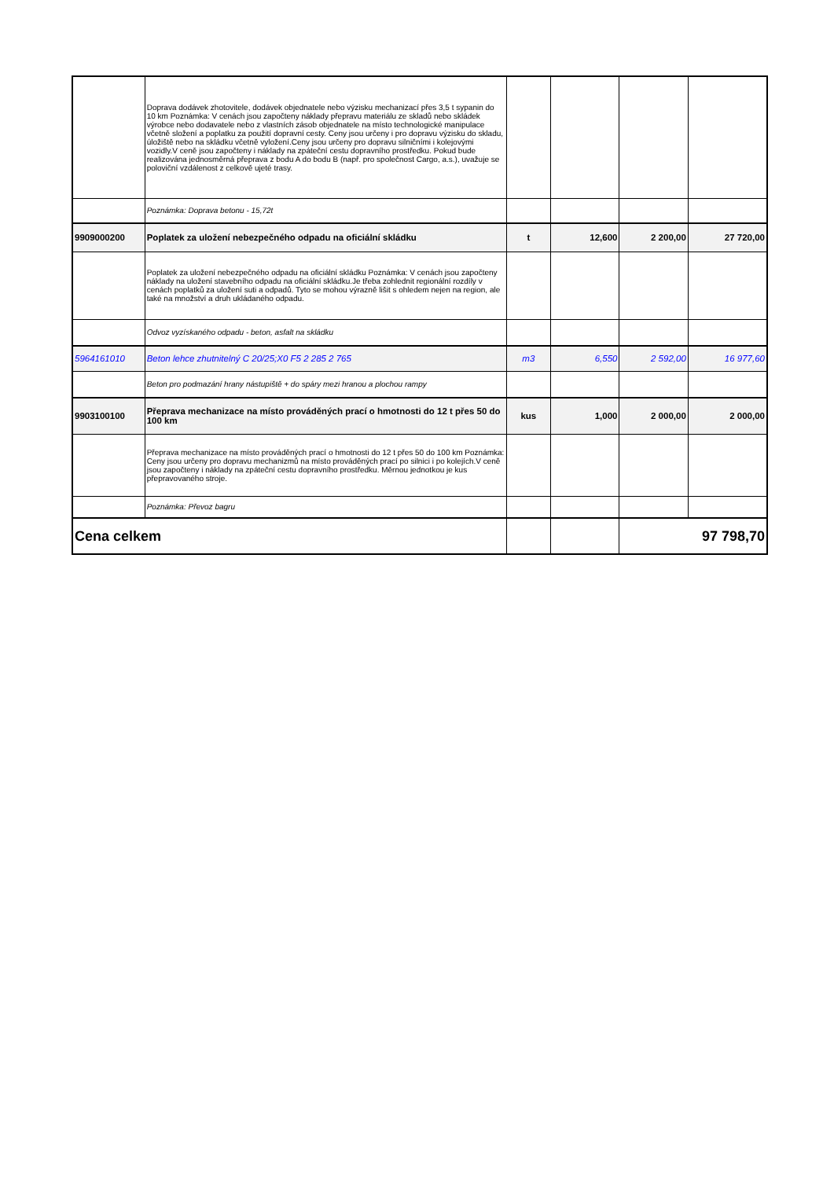| | Doprava dodávek zhotovitele, dodávek objednatele nebo výzisku mechanizací přes 3,5 t sypanin do 10 km Poznámka: V cenách jsou započteny náklady přepravu materiálu ze skladů nebo skládek výrobce nebo dodavatele nebo z vlastních zásob objednatele na místo technologické manipulace včetně složení a poplatku za použití dopravní cesty. Ceny jsou určeny i pro dopravu výzisku do skladu, úložiště nebo na skládku včetně vyložení.Ceny jsou určeny pro dopravu silničními i kolejovými vozidly.V ceně jsou započteny i náklady na zpáteční cestu dopravního prostředku. Pokud bude realizována jednosměrná přeprava z bodu A do bodu B (např. pro společnost Cargo, a.s.), uvažuje se poloviční vzdálenost z celkově ujeté trasy. | | | | |
| | Poznámka: Doprava betonu - 15,72t | | | | |
| 9909000200 | Poplatek za uložení nebezpečného odpadu na oficiální skládku | t | 12,600 | 2 200,00 | 27 720,00 |
| | Poplatek za uložení nebezpečného odpadu na oficiální skládku Poznámka: V cenách jsou započteny náklady na uložení stavebního odpadu na oficiální skládku.Je třeba zohlednit regionální rozdíly v cenách poplatků za uložení suti a odpadů. Tyto se mohou výrazně lišit s ohledem nejen na region, ale také na množství a druh ukládaného odpadu. | | | | |
| | Odvoz vyzískaného odpadu - beton, asfalt na skládku | | | | |
| 5964161010 | Beton lehce zhutnitelný C 20/25;X0 F5 2 285 2 765 | m3 | 6,550 | 2 592,00 | 16 977,60 |
| | Beton pro podmazání hrany nástupiště + do spáry mezi hranou a plochou rampy | | | | |
| 9903100100 | Přeprava mechanizace na místo prováděných prací o hmotnosti do 12 t přes 50 do 100 km | kus | 1,000 | 2 000,00 | 2 000,00 |
| | Přeprava mechanizace na místo prováděných prací o hmotnosti do 12 t přes 50 do 100 km Poznámka: Ceny jsou určeny pro dopravu mechanizmů na místo prováděných prací po silnici i po kolejích.V ceně jsou započteny i náklady na zpáteční cestu dopravního prostředku. Měrnou jednotkou je kus přepravovaného stroje. | | | | |
| | Poznámka: Převoz bagru | | | | |
| Cena celkem | | | | 97 798,70 | |